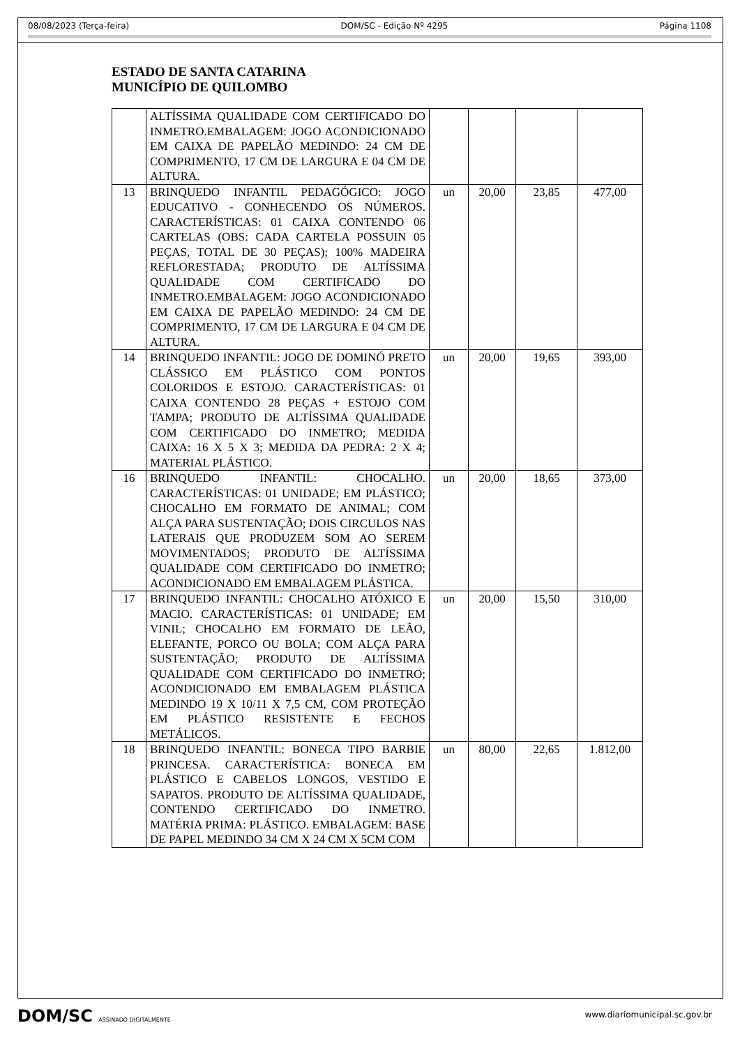08/08/2023 (Terça-feira) DOM/SC - Edição Nº 4295 Página 1108
ESTADO DE SANTA CATARINA
MUNICÍPIO DE QUILOMBO
| | ALTÍSSIMA QUALIDADE COM CERTIFICADO DO INMETRO.EMBALAGEM: JOGO ACONDICIONADO EM CAIXA DE PAPELÃO MEDINDO: 24 CM DE COMPRIMENTO, 17 CM DE LARGURA E 04 CM DE ALTURA. | | | | |
| 13 | BRINQUEDO INFANTIL PEDAGÓGICO: JOGO EDUCATIVO - CONHECENDO OS NÚMEROS. CARACTERÍSTICAS: 01 CAIXA CONTENDO 06 CARTELAS (OBS: CADA CARTELA POSSUIN 05 PEÇAS, TOTAL DE 30 PEÇAS); 100% MADEIRA REFLORESTADA; PRODUTO DE ALTÍSSIMA QUALIDADE COM CERTIFICADO DO INMETRO.EMBALAGEM: JOGO ACONDICIONADO EM CAIXA DE PAPELÃO MEDINDO: 24 CM DE COMPRIMENTO, 17 CM DE LARGURA E 04 CM DE ALTURA. | un | 20,00 | 23,85 | 477,00 |
| 14 | BRINQUEDO INFANTIL: JOGO DE DOMINÓ PRETO CLÁSSICO EM PLÁSTICO COM PONTOS COLORIDOS E ESTOJO. CARACTERÍSTICAS: 01 CAIXA CONTENDO 28 PEÇAS + ESTOJO COM TAMPA; PRODUTO DE ALTÍSSIMA QUALIDADE COM CERTIFICADO DO INMETRO; MEDIDA CAIXA: 16 X 5 X 3; MEDIDA DA PEDRA: 2 X 4; MATERIAL PLÁSTICO. | un | 20,00 | 19,65 | 393,00 |
| 16 | BRINQUEDO INFANTIL: CHOCALHO. CARACTERÍSTICAS: 01 UNIDADE; EM PLÁSTICO; CHOCALHO EM FORMATO DE ANIMAL; COM ALÇA PARA SUSTENTAÇÃO; DOIS CIRCULOS NAS LATERAIS QUE PRODUZEM SOM AO SEREM MOVIMENTADOS; PRODUTO DE ALTÍSSIMA QUALIDADE COM CERTIFICADO DO INMETRO; ACONDICIONADO EM EMBALAGEM PLÁSTICA. | un | 20,00 | 18,65 | 373,00 |
| 17 | BRINQUEDO INFANTIL: CHOCALHO ATÓXICO E MACIO. CARACTERÍSTICAS: 01 UNIDADE; EM VINIL; CHOCALHO EM FORMATO DE LEÃO, ELEFANTE, PORCO OU BOLA; COM ALÇA PARA SUSTENTAÇÃO; PRODUTO DE ALTÍSSIMA QUALIDADE COM CERTIFICADO DO INMETRO; ACONDICIONADO EM EMBALAGEM PLÁSTICA MEDINDO 19 X 10/11 X 7,5 CM, COM PROTEÇÃO EM PLÁSTICO RESISTENTE E FECHOS METÁLICOS. | un | 20,00 | 15,50 | 310,00 |
| 18 | BRINQUEDO INFANTIL: BONECA TIPO BARBIE PRINCESA. CARACTERÍSTICA: BONECA EM PLÁSTICO E CABELOS LONGOS, VESTIDO E SAPATOS. PRODUTO DE ALTÍSSIMA QUALIDADE, CONTENDO CERTIFICADO DO INMETRO. MATÉRIA PRIMA: PLÁSTICO. EMBALAGEM: BASE DE PAPEL MEDINDO 34 CM X 24 CM X 5CM COM | un | 80,00 | 22,65 | 1.812,00 |
DOM/SC ASSINADO DIGITALMENTE www.diariomunicipal.sc.gov.br